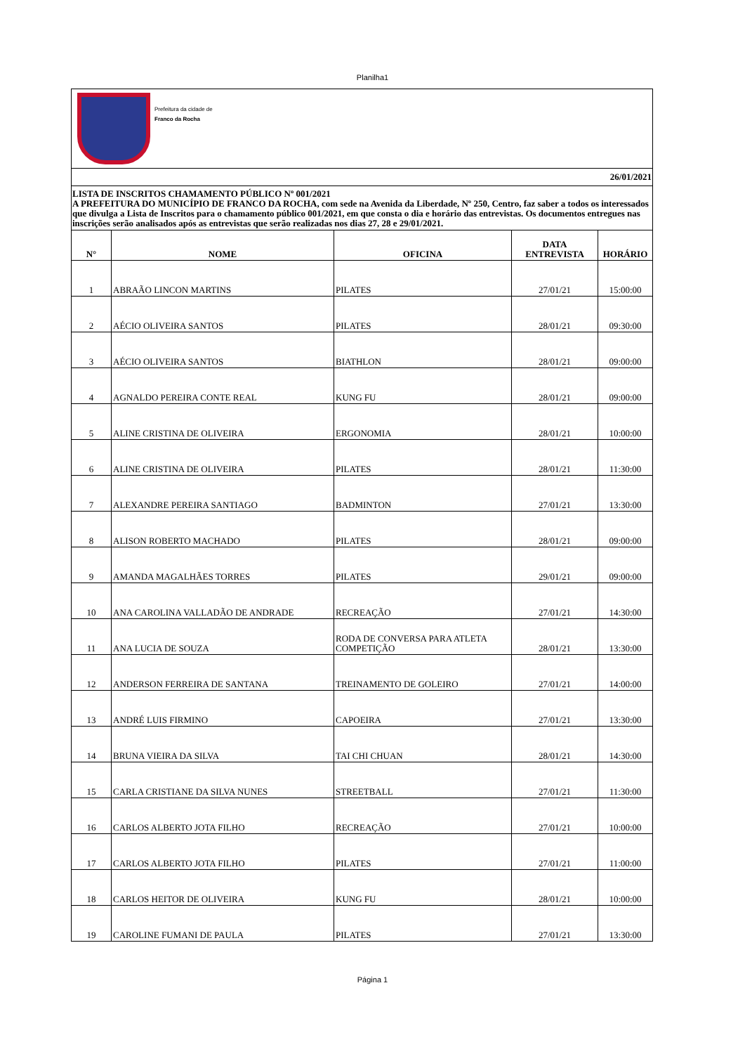Planilha1
Prefeitura da cidade de
Franco da Rocha
26/01/2021
LISTA DE INSCRITOS CHAMAMENTO PÚBLICO Nº 001/2021
A PREFEITURA DO MUNICÍPIO DE FRANCO DA ROCHA, com sede na Avenida da Liberdade, Nº 250, Centro, faz saber a todos os interessados que divulga a Lista de Inscritos para o chamamento público 001/2021, em que consta o dia e horário das entrevistas. Os documentos entregues nas inscrições serão analisados após as entrevistas que serão realizadas nos dias 27, 28 e 29/01/2021.
| N° | NOME | OFICINA | DATA ENTREVISTA | HORÁRIO |
| --- | --- | --- | --- | --- |
| 1 | ABRAÃO LINCON MARTINS | PILATES | 27/01/21 | 15:00:00 |
| 2 | AÉCIO OLIVEIRA SANTOS | PILATES | 28/01/21 | 09:30:00 |
| 3 | AÉCIO OLIVEIRA SANTOS | BIATHLON | 28/01/21 | 09:00:00 |
| 4 | AGNALDO PEREIRA CONTE REAL | KUNG FU | 28/01/21 | 09:00:00 |
| 5 | ALINE CRISTINA DE OLIVEIRA | ERGONOMIA | 28/01/21 | 10:00:00 |
| 6 | ALINE CRISTINA DE OLIVEIRA | PILATES | 28/01/21 | 11:30:00 |
| 7 | ALEXANDRE PEREIRA SANTIAGO | BADMINTON | 27/01/21 | 13:30:00 |
| 8 | ALISON ROBERTO MACHADO | PILATES | 28/01/21 | 09:00:00 |
| 9 | AMANDA MAGALHÃES TORRES | PILATES | 29/01/21 | 09:00:00 |
| 10 | ANA CAROLINA VALLADÃO DE ANDRADE | RECREAÇÃO | 27/01/21 | 14:30:00 |
| 11 | ANA LUCIA DE SOUZA | RODA DE CONVERSA PARA ATLETA COMPETIÇÃO | 28/01/21 | 13:30:00 |
| 12 | ANDERSON FERREIRA DE SANTANA | TREINAMENTO DE GOLEIRO | 27/01/21 | 14:00:00 |
| 13 | ANDRÉ LUIS FIRMINO | CAPOEIRA | 27/01/21 | 13:30:00 |
| 14 | BRUNA VIEIRA DA SILVA | TAI CHI CHUAN | 28/01/21 | 14:30:00 |
| 15 | CARLA CRISTIANE DA SILVA NUNES | STREETBALL | 27/01/21 | 11:30:00 |
| 16 | CARLOS ALBERTO JOTA FILHO | RECREAÇÃO | 27/01/21 | 10:00:00 |
| 17 | CARLOS ALBERTO JOTA FILHO | PILATES | 27/01/21 | 11:00:00 |
| 18 | CARLOS HEITOR DE OLIVEIRA | KUNG FU | 28/01/21 | 10:00:00 |
| 19 | CAROLINE FUMANI DE PAULA | PILATES | 27/01/21 | 13:30:00 |
Página 1